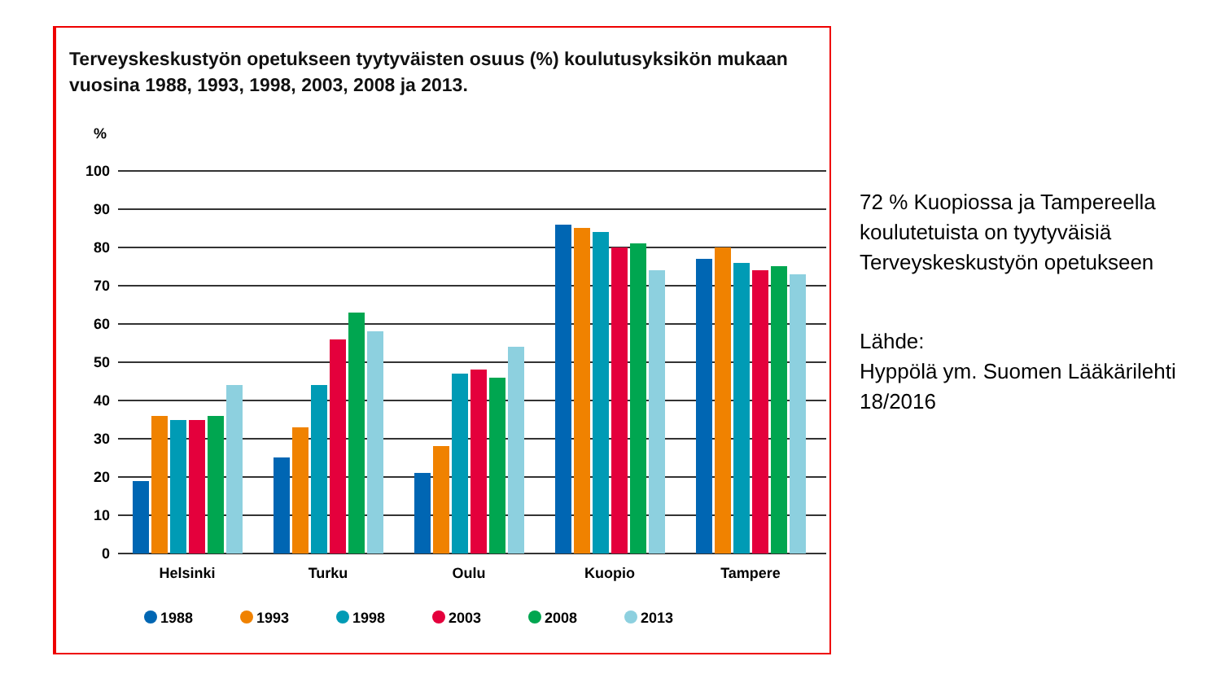Terveyskeskustyön opetukseen tyytyväisten osuus (%) koulutusyksikön mukaan vuosina 1988, 1993, 1998, 2003, 2008 ja 2013.
%
100
90
80
70
60
50
40
30
20
10
0
Helsinki
Turku
Oulu
Kuopio
Tampere
1988
1993
1998
2003
2008
2013
72 % Kuopiossa ja Tampereella koulutetuista on tyytyväisiä Terveyskeskustyön opetukseen
Lähde:
Hyppölä ym. Suomen Lääkärilehti 18/2016